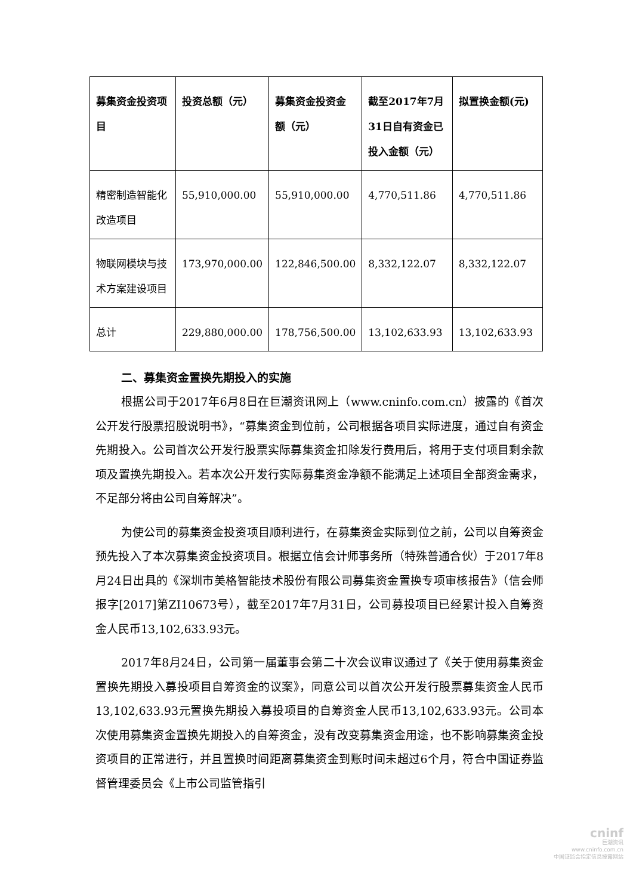| 募集资金投资项目 | 投资总额（元） | 募集资金投资金额（元） | 截至2017年7月31日自有资金已投入金额（元） | 拟置换金额(元) |
| --- | --- | --- | --- | --- |
| 精密制造智能化改造项目 | 55,910,000.00 | 55,910,000.00 | 4,770,511.86 | 4,770,511.86 |
| 物联网模块与技术方案建设项目 | 173,970,000.00 | 122,846,500.00 | 8,332,122.07 | 8,332,122.07 |
| 总计 | 229,880,000.00 | 178,756,500.00 | 13,102,633.93 | 13,102,633.93 |
二、募集资金置换先期投入的实施
根据公司于2017年6月8日在巨潮资讯网上（www.cninfo.com.cn）披露的《首次公开发行股票招股说明书》，“募集资金到位前，公司根据各项目实际进度，通过自有资金先期投入。公司首次公开发行股票实际募集资金扣除发行费用后，将用于支付项目剩余款项及置换先期投入。若本次公开发行实际募集资金净额不能满足上述项目全部资金需求，不足部分将由公司自筹解决”。
为使公司的募集资金投资项目顺利进行，在募集资金实际到位之前，公司以自筹资金预先投入了本次募集资金投资项目。根据立信会计师事务所（特殊普通合伙）于2017年8月24日出具的《深圳市美格智能技术股份有限公司募集资金置换专项审核报告》（信会师报字[2017]第ZI10673号），截至2017年7月31日，公司募投项目已经累计投入自筹资金人民币13,102,633.93元。
2017年8月24日，公司第一届董事会第二十次会议审议通过了《关于使用募集资金置换先期投入募投项目自筹资金的议案》，同意公司以首次公开发行股票募集资金人民币13,102,633.93元置换先期投入募投项目的自筹资金人民币13,102,633.93元。公司本次使用募集资金置换先期投入的自筹资金，没有改变募集资金用途，也不影响募集资金投资项目的正常进行，并且置换时间距离募集资金到账时间未超过6个月，符合中国证券监督管理委员会《上市公司监管指引
cninf
巨潮资讯
www.cninfo.com.cn
中国证监会指定信息披露网站